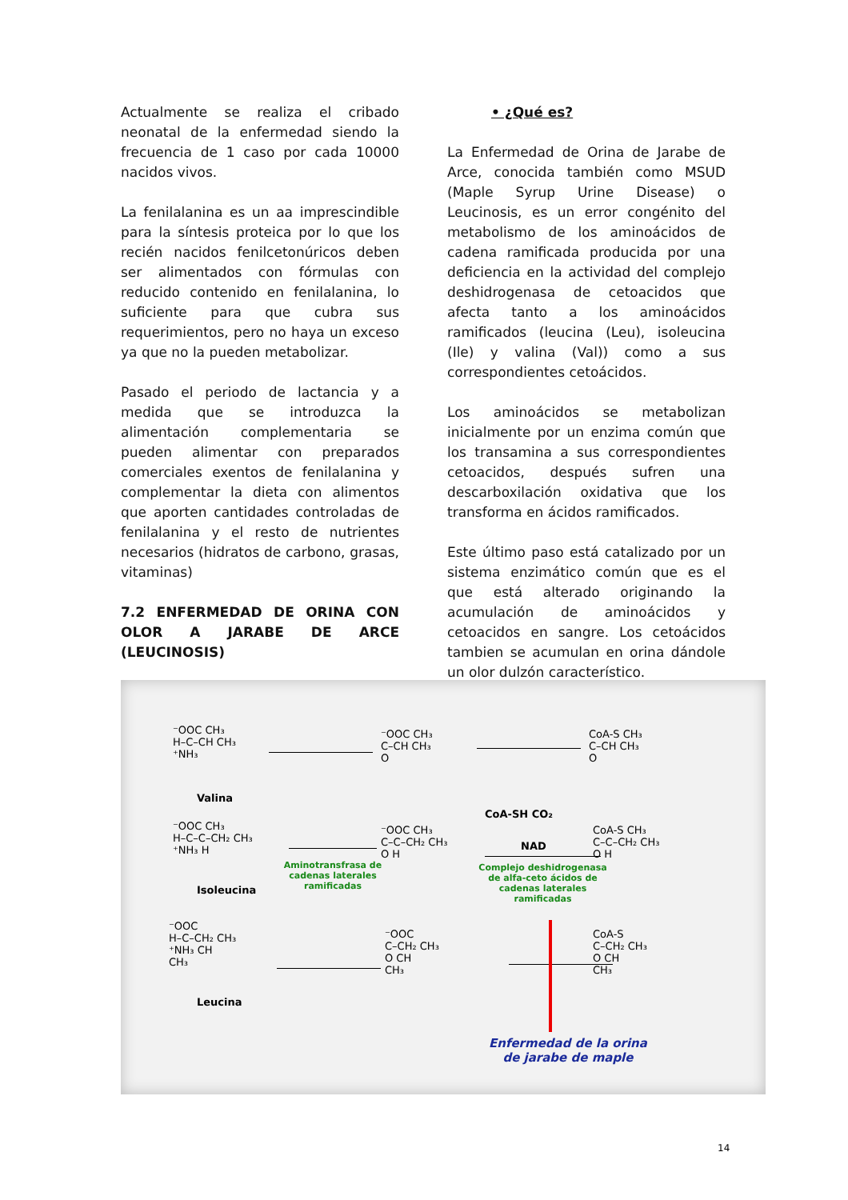Actualmente se realiza el cribado neonatal de la enfermedad siendo la frecuencia de 1 caso por cada 10000 nacidos vivos.
La fenilalanina es un aa imprescindible para la síntesis proteica por lo que los recién nacidos fenilcetonúricos deben ser alimentados con fórmulas con reducido contenido en fenilalanina, lo suficiente para que cubra sus requerimientos, pero no haya un exceso ya que no la pueden metabolizar.
Pasado el periodo de lactancia y a medida que se introduzca la alimentación complementaria se pueden alimentar con preparados comerciales exentos de fenilalanina y complementar la dieta con alimentos que aporten cantidades controladas de fenilalanina y el resto de nutrientes necesarios (hidratos de carbono, grasas, vitaminas)
7.2 ENFERMEDAD DE ORINA CON OLOR A JARABE DE ARCE (LEUCINOSIS)
• ¿Qué es?
La Enfermedad de Orina de Jarabe de Arce, conocida también como MSUD (Maple Syrup Urine Disease) o Leucinosis, es un error congénito del metabolismo de los aminoácidos de cadena ramificada producida por una deficiencia en la actividad del complejo deshidrogenasa de cetoacidos que afecta tanto a los aminoácidos ramificados (leucina (Leu), isoleucina (Ile) y valina (Val)) como a sus correspondientes cetoácidos.
Los aminoácidos se metabolizan inicialmente por un enzima común que los transamina a sus correspondientes cetoacidos, después sufren una descarboxilación oxidativa que los transforma en ácidos ramificados.
Este último paso está catalizado por un sistema enzimático común que es el que está alterado originando la acumulación de aminoácidos y cetoacidos en sangre. Los cetoácidos tambien se acumulan en orina dándole un olor dulzón característico.
⁻OOC CH₃
H–C–CH CH₃
⁺NH₃
Valina
⁻OOC CH₃
C–CH CH₃
O
CoA-S CH₃
C–CH CH₃
O
⁻OOC CH₃
H–C–C–CH₂ CH₃
⁺NH₃ H
Isoleucina
Aminotransfrasa de cadenas laterales ramificadas
⁻OOC CH₃
C–C–CH₂ CH₃
O H
CoA-SH CO₂
NAD
Complejo deshidrogenasa de alfa-ceto ácidos de cadenas laterales ramificadas
CoA-S CH₃
C–C–CH₂ CH₃
O H
⁻OOC
H–C–CH₂ CH₃
⁺NH₃ CH
CH₃
Leucina
⁻OOC
C–CH₂ CH₃
O CH
CH₃
CoA-S
C–CH₂ CH₃
O CH
CH₃
Enfermedad de la orina
de jarabe de maple
14